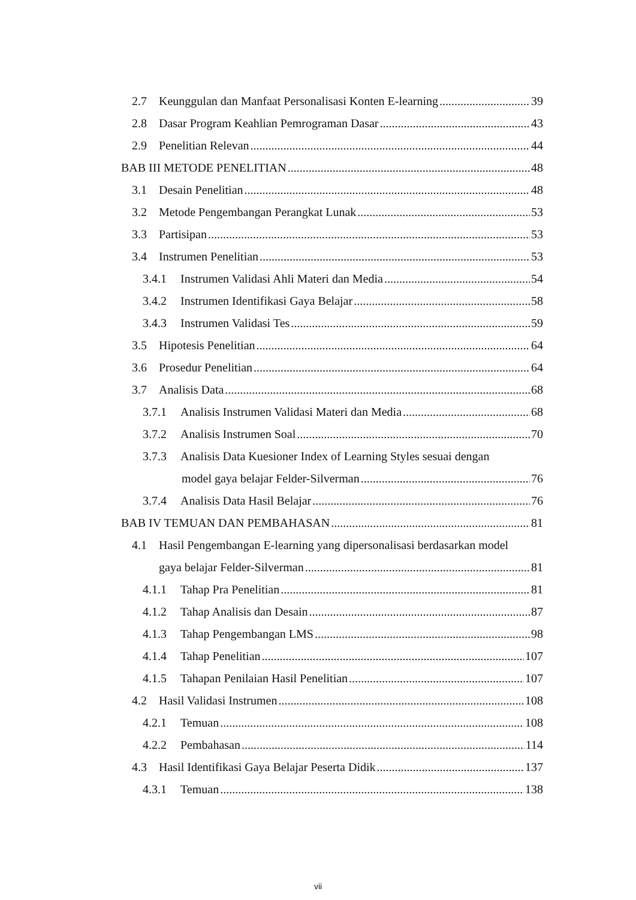2.7 Keunggulan dan Manfaat Personalisasi Konten E-learning 39
2.8 Dasar Program Keahlian Pemrograman Dasar 43
2.9 Penelitian Relevan 44
BAB III METODE PENELITIAN 48
3.1 Desain Penelitian 48
3.2 Metode Pengembangan Perangkat Lunak 53
3.3 Partisipan 53
3.4 Instrumen Penelitian 53
3.4.1 Instrumen Validasi Ahli Materi dan Media 54
3.4.2 Instrumen Identifikasi Gaya Belajar 58
3.4.3 Instrumen Validasi Tes 59
3.5 Hipotesis Penelitian 64
3.6 Prosedur Penelitian 64
3.7 Analisis Data 68
3.7.1 Analisis Instrumen Validasi Materi dan Media 68
3.7.2 Analisis Instrumen Soal 70
3.7.3 Analisis Data Kuesioner Index of Learning Styles sesuai dengan
model gaya belajar Felder-Silverman 76
3.7.4 Analisis Data Hasil Belajar 76
BAB IV TEMUAN DAN PEMBAHASAN 81
4.1 Hasil Pengembangan E-learning yang dipersonalisasi berdasarkan model
gaya belajar Felder-Silverman 81
4.1.1 Tahap Pra Penelitian 81
4.1.2 Tahap Analisis dan Desain 87
4.1.3 Tahap Pengembangan LMS 98
4.1.4 Tahap Penelitian 107
4.1.5 Tahapan Penilaian Hasil Penelitian 107
4.2 Hasil Validasi Instrumen 108
4.2.1 Temuan 108
4.2.2 Pembahasan 114
4.3 Hasil Identifikasi Gaya Belajar Peserta Didik 137
4.3.1 Temuan 138
vii